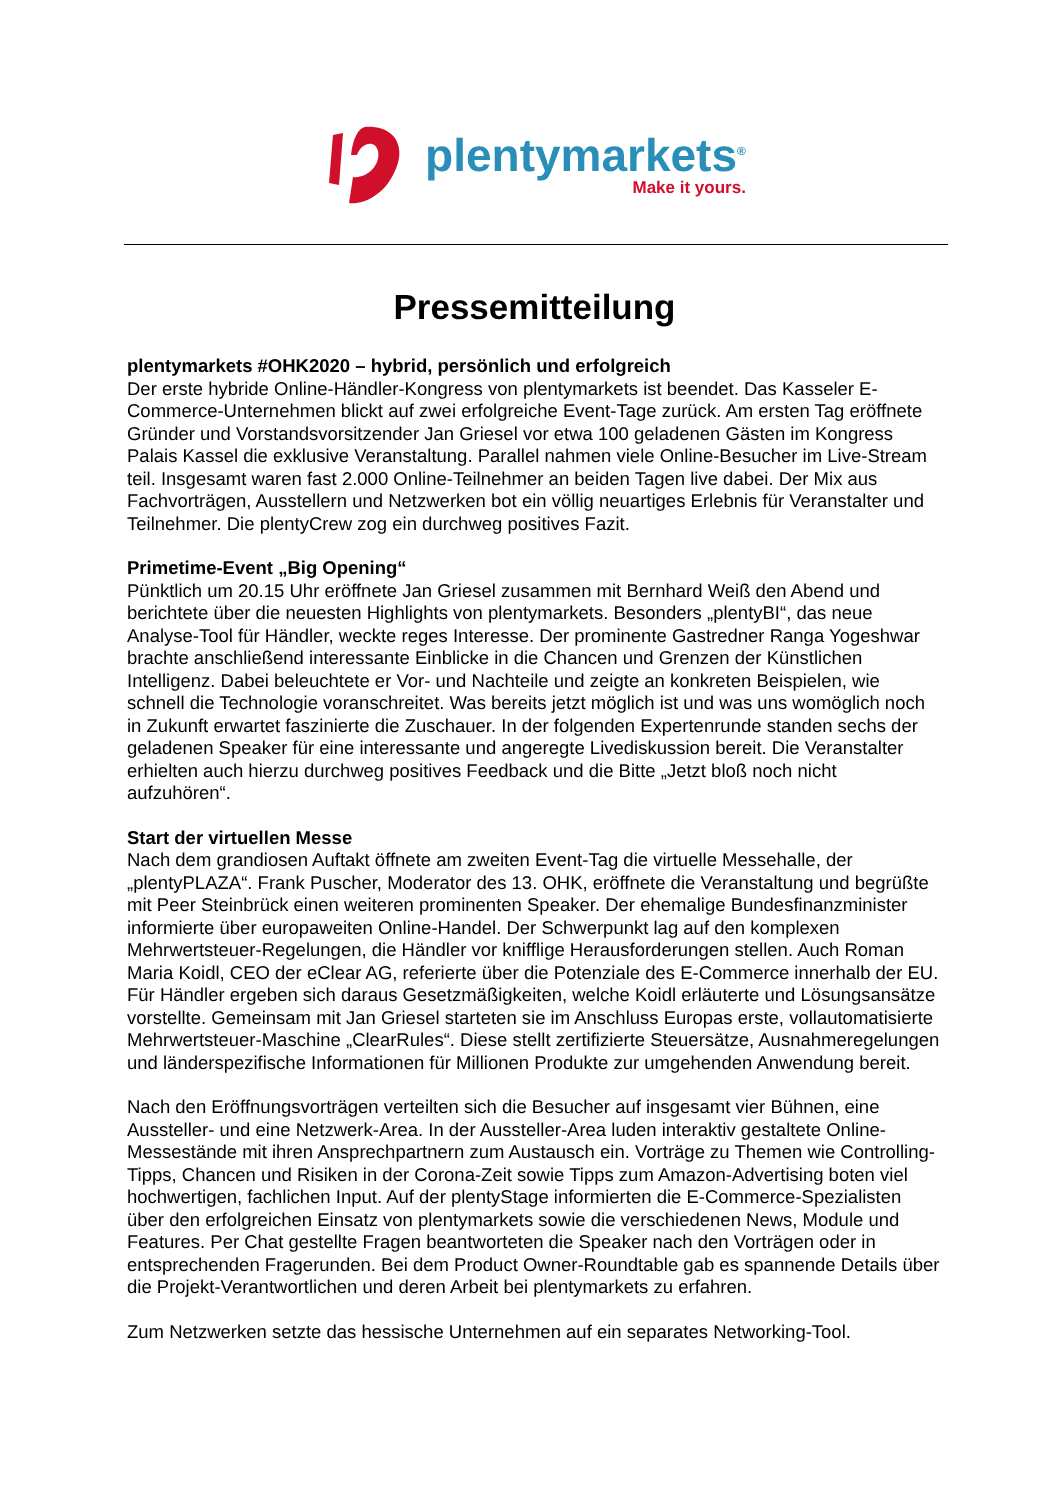plentymarkets<sup>®</sup>
Make it yours.
Pressemitteilung
plentymarkets #OHK2020 – hybrid, persönlich und erfolgreich
Der erste hybride Online-Händler-Kongress von plentymarkets ist beendet. Das Kasseler E-Commerce-Unternehmen blickt auf zwei erfolgreiche Event-Tage zurück. Am ersten Tag eröffnete Gründer und Vorstandsvorsitzender Jan Griesel vor etwa 100 geladenen Gästen im Kongress Palais Kassel die exklusive Veranstaltung. Parallel nahmen viele Online-Besucher im Live-Stream teil. Insgesamt waren fast 2.000 Online-Teilnehmer an beiden Tagen live dabei. Der Mix aus Fachvorträgen, Ausstellern und Netzwerken bot ein völlig neuartiges Erlebnis für Veranstalter und Teilnehmer. Die plentyCrew zog ein durchweg positives Fazit.
Primetime-Event „Big Opening“
Pünktlich um 20.15 Uhr eröffnete Jan Griesel zusammen mit Bernhard Weiß den Abend und berichtete über die neuesten Highlights von plentymarkets. Besonders „plentyBI“, das neue Analyse-Tool für Händler, weckte reges Interesse. Der prominente Gastredner Ranga Yogeshwar brachte anschließend interessante Einblicke in die Chancen und Grenzen der Künstlichen Intelligenz. Dabei beleuchtete er Vor- und Nachteile und zeigte an konkreten Beispielen, wie schnell die Technologie voranschreitet. Was bereits jetzt möglich ist und was uns womöglich noch in Zukunft erwartet faszinierte die Zuschauer. In der folgenden Expertenrunde standen sechs der geladenen Speaker für eine interessante und angeregte Livediskussion bereit. Die Veranstalter erhielten auch hierzu durchweg positives Feedback und die Bitte „Jetzt bloß noch nicht aufzuhören“.
Start der virtuellen Messe
Nach dem grandiosen Auftakt öffnete am zweiten Event-Tag die virtuelle Messehalle, der „plentyPLAZA“. Frank Puscher, Moderator des 13. OHK, eröffnete die Veranstaltung und begrüßte mit Peer Steinbrück einen weiteren prominenten Speaker. Der ehemalige Bundesfinanzminister informierte über europaweiten Online-Handel. Der Schwerpunkt lag auf den komplexen Mehrwertsteuer-Regelungen, die Händler vor knifflige Herausforderungen stellen. Auch Roman Maria Koidl, CEO der eClear AG, referierte über die Potenziale des E-Commerce innerhalb der EU. Für Händler ergeben sich daraus Gesetzmäßigkeiten, welche Koidl erläuterte und Lösungsansätze vorstellte. Gemeinsam mit Jan Griesel starteten sie im Anschluss Europas erste, vollautomatisierte Mehrwertsteuer-Maschine „ClearRules“. Diese stellt zertifizierte Steuersätze, Ausnahmeregelungen und länderspezifische Informationen für Millionen Produkte zur umgehenden Anwendung bereit.
Nach den Eröffnungsvorträgen verteilten sich die Besucher auf insgesamt vier Bühnen, eine Aussteller- und eine Netzwerk-Area. In der Aussteller-Area luden interaktiv gestaltete Online-Messestände mit ihren Ansprechpartnern zum Austausch ein. Vorträge zu Themen wie Controlling-Tipps, Chancen und Risiken in der Corona-Zeit sowie Tipps zum Amazon-Advertising boten viel hochwertigen, fachlichen Input. Auf der plentyStage informierten die E-Commerce-Spezialisten über den erfolgreichen Einsatz von plentymarkets sowie die verschiedenen News, Module und Features. Per Chat gestellte Fragen beantworteten die Speaker nach den Vorträgen oder in entsprechenden Fragerunden. Bei dem Product Owner-Roundtable gab es spannende Details über die Projekt-Verantwortlichen und deren Arbeit bei plentymarkets zu erfahren.
Zum Netzwerken setzte das hessische Unternehmen auf ein separates Networking-Tool.